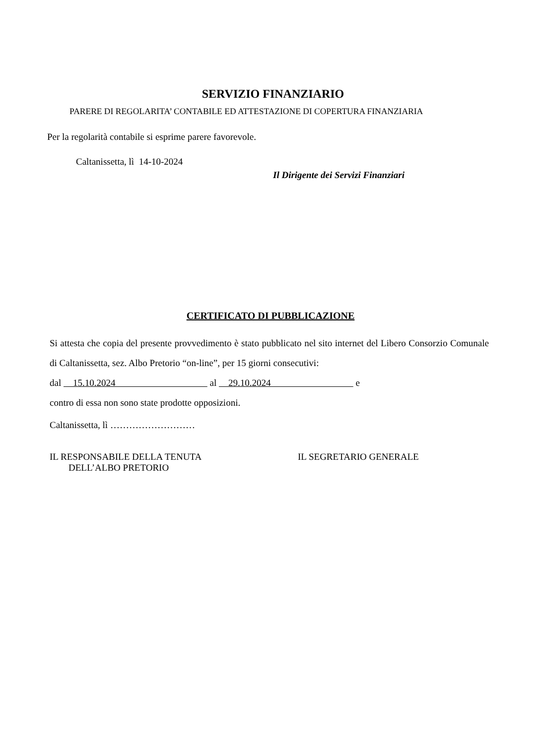SERVIZIO FINANZIARIO
PARERE DI REGOLARITA’ CONTABILE ED ATTESTAZIONE DI COPERTURA FINANZIARIA
Per la regolarità contabile si esprime parere favorevole.
Caltanissetta, lì 14-10-2024
Il Dirigente dei Servizi Finanziari
CERTIFICATO DI PUBBLICAZIONE
Si attesta che copia del presente provvedimento è stato pubblicato nel sito internet del Libero Consorzio Comunale di Caltanissetta, sez. Albo Pretorio “on-line”, per 15 giorni consecutivi:
dal 15.10.2024 al 29.10.2024 e
contro di essa non sono state prodotte opposizioni.
Caltanissetta, lì ………………………
IL RESPONSABILE DELLA TENUTA
DELL’ALBO PRETORIO
IL SEGRETARIO GENERALE